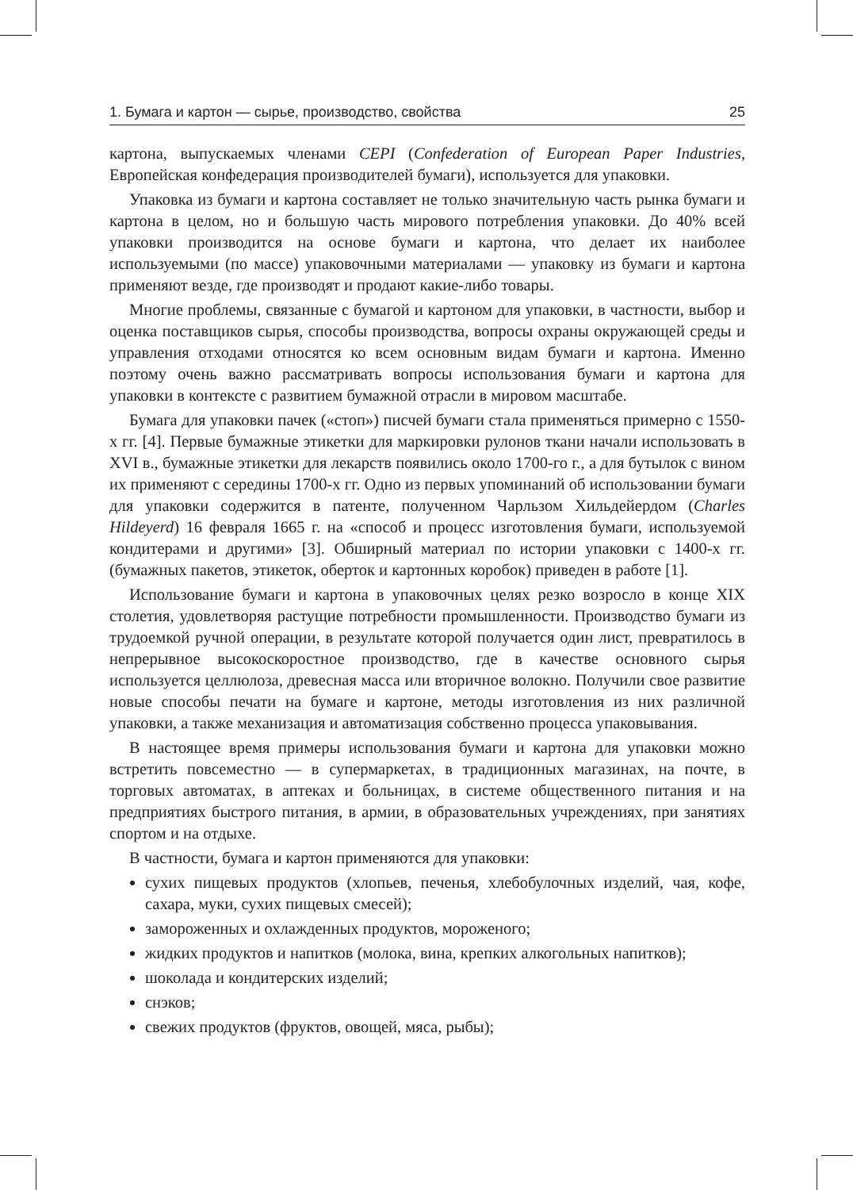1. Бумага и картон — сырье, производство, свойства 25
картона, выпускаемых членами CEPI (Confederation of European Paper Industries, Европейская конфедерация производителей бумаги), используется для упаковки.
Упаковка из бумаги и картона составляет не только значительную часть рынка бумаги и картона в целом, но и большую часть мирового потребления упаковки. До 40% всей упаковки производится на основе бумаги и картона, что делает их наиболее используемыми (по массе) упаковочными материалами — упаковку из бумаги и картона применяют везде, где производят и продают какие-либо товары.
Многие проблемы, связанные с бумагой и картоном для упаковки, в частности, выбор и оценка поставщиков сырья, способы производства, вопросы охраны окружающей среды и управления отходами относятся ко всем основным видам бумаги и картона. Именно поэтому очень важно рассматривать вопросы использования бумаги и картона для упаковки в контексте с развитием бумажной отрасли в мировом масштабе.
Бумага для упаковки пачек («стоп») писчей бумаги стала применяться примерно с 1550-х гг. [4]. Первые бумажные этикетки для маркировки рулонов ткани начали использовать в XVI в., бумажные этикетки для лекарств появились около 1700-го г., а для бутылок с вином их применяют с середины 1700-х гг. Одно из первых упоминаний об использовании бумаги для упаковки содержится в патенте, полученном Чарльзом Хильдейердом (Charles Hildeyerd) 16 февраля 1665 г. на «способ и процесс изготовления бумаги, используемой кондитерами и другими» [3]. Обширный материал по истории упаковки с 1400-х гг. (бумажных пакетов, этикеток, оберток и картонных коробок) приведен в работе [1].
Использование бумаги и картона в упаковочных целях резко возросло в конце XIX столетия, удовлетворяя растущие потребности промышленности. Производство бумаги из трудоемкой ручной операции, в результате которой получается один лист, превратилось в непрерывное высокоскоростное производство, где в качестве основного сырья используется целлюлоза, древесная масса или вторичное волокно. Получили свое развитие новые способы печати на бумаге и картоне, методы изготовления из них различной упаковки, а также механизация и автоматизация собственно процесса упаковывания.
В настоящее время примеры использования бумаги и картона для упаковки можно встретить повсеместно — в супермаркетах, в традиционных магазинах, на почте, в торговых автоматах, в аптеках и больницах, в системе общественного питания и на предприятиях быстрого питания, в армии, в образовательных учреждениях, при занятиях спортом и на отдыхе.
В частности, бумага и картон применяются для упаковки:
сухих пищевых продуктов (хлопьев, печенья, хлебобулочных изделий, чая, кофе, сахара, муки, сухих пищевых смесей);
замороженных и охлажденных продуктов, мороженого;
жидких продуктов и напитков (молока, вина, крепких алкогольных напитков);
шоколада и кондитерских изделий;
снэков;
свежих продуктов (фруктов, овощей, мяса, рыбы);